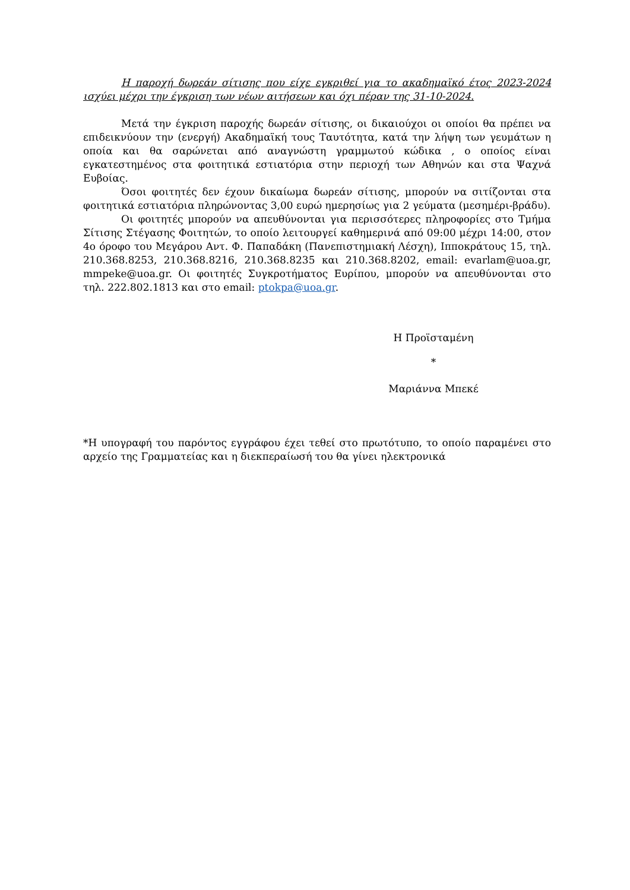Η παροχή δωρεάν σίτισης που είχε εγκριθεί για το ακαδημαϊκό έτος 2023-2024 ισχύει μέχρι την έγκριση των νέων αιτήσεων και όχι πέραν της 31-10-2024.
Μετά την έγκριση παροχής δωρεάν σίτισης, οι δικαιούχοι οι οποίοι θα πρέπει να επιδεικνύουν την (ενεργή) Ακαδημαϊκή τους Ταυτότητα, κατά την λήψη των γευμάτων η οποία και θα σαρώνεται από αναγνώστη γραμμωτού κώδικα , ο οποίος είναι εγκατεστημένος στα φοιτητικά εστιατόρια στην περιοχή των Αθηνών και στα Ψαχνά Ευβοίας.
Όσοι φοιτητές δεν έχουν δικαίωμα δωρεάν σίτισης, μπορούν να σιτίζονται στα φοιτητικά εστιατόρια πληρώνοντας 3,00 ευρώ ημερησίως για 2 γεύματα (μεσημέρι-βράδυ).
Οι φοιτητές μπορούν να απευθύνονται για περισσότερες πληροφορίες στο Τμήμα Σίτισης Στέγασης Φοιτητών, το οποίο λειτουργεί καθημερινά από 09:00 μέχρι 14:00, στον 4ο όροφο του Μεγάρου Αντ. Φ. Παπαδάκη (Πανεπιστημιακή Λέσχη), Ιπποκράτους 15, τηλ. 210.368.8253, 210.368.8216, 210.368.8235 και 210.368.8202, email: evarlam@uoa.gr, mmpeke@uoa.gr. Οι φοιτητές Συγκροτήματος Ευρίπου, μπορούν να απευθύνονται στο τηλ. 222.802.1813 και στο email: ptokpa@uoa.gr.
Η Προϊσταμένη
*
Μαριάννα Μπεκέ
*Η υπογραφή του παρόντος εγγράφου έχει τεθεί στο πρωτότυπο, το οποίο παραμένει στο αρχείο της Γραμματείας και η διεκπεραίωσή του θα γίνει ηλεκτρονικά